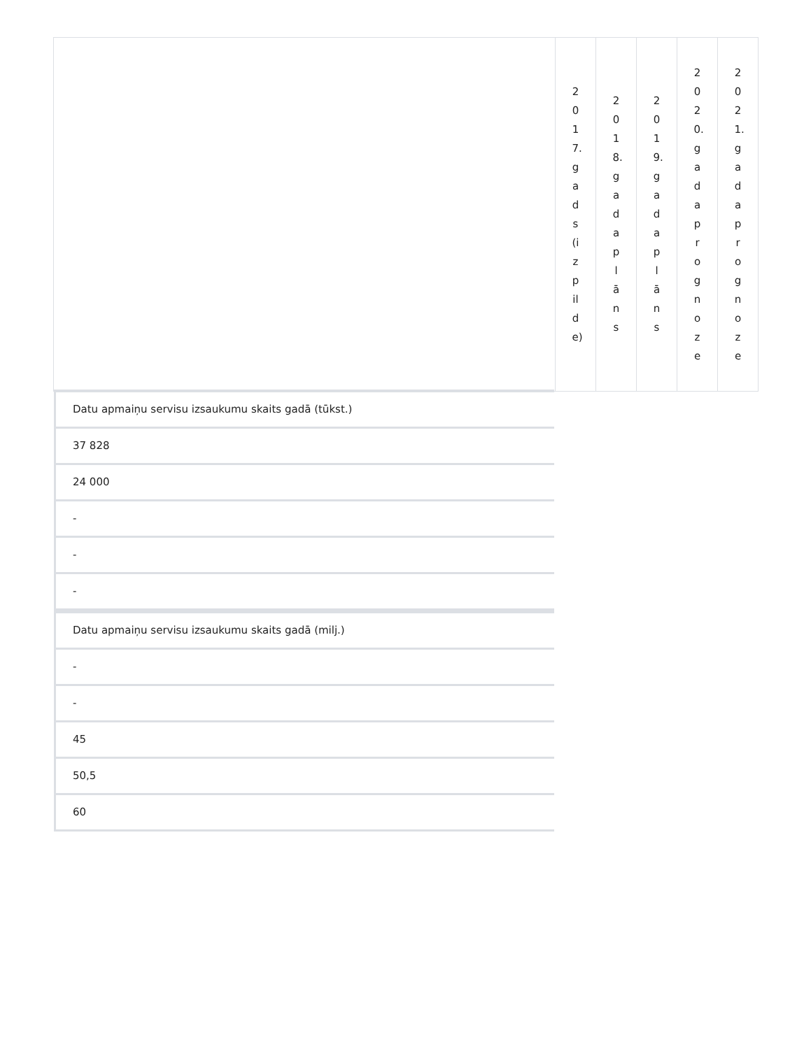| | 2017.gads(izpilde) | 2018.gada plāns | 2019.gada plāns | 2020.gada prognoze | 2021.gada prognoze |
Datu apmaiņu servisu izsaukumu skaits gadā (tūkst.)
37 828
24 000
-
-
-
Datu apmaiņu servisu izsaukumu skaits gadā (milj.)
-
-
45
50,5
60